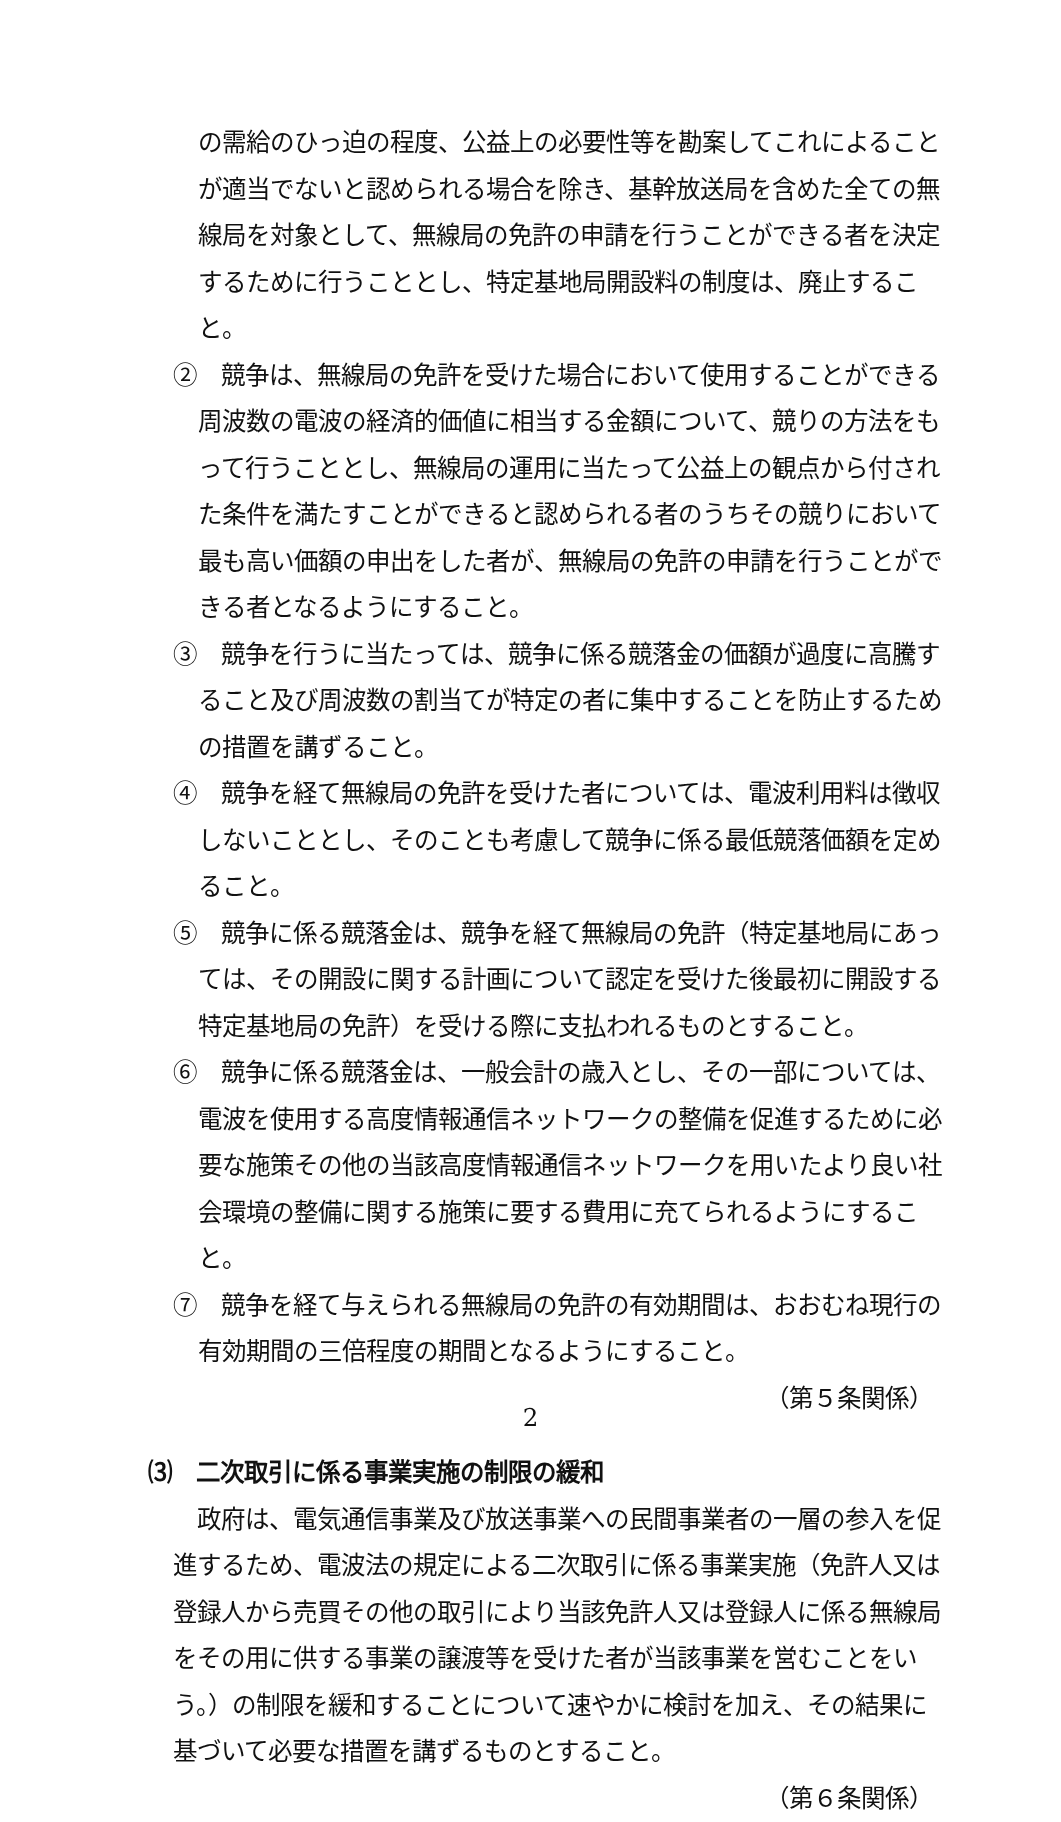の需給のひっ迫の程度、公益上の必要性等を勘案してこれによることが適当でないと認められる場合を除き、基幹放送局を含めた全ての無線局を対象として、無線局の免許の申請を行うことができる者を決定するために行うこととし、特定基地局開設料の制度は、廃止すること。
②　競争は、無線局の免許を受けた場合において使用することができる周波数の電波の経済的価値に相当する金額について、競りの方法をもって行うこととし、無線局の運用に当たって公益上の観点から付された条件を満たすことができると認められる者のうちその競りにおいて最も高い価額の申出をした者が、無線局の免許の申請を行うことができる者となるようにすること。
③　競争を行うに当たっては、競争に係る競落金の価額が過度に高騰すること及び周波数の割当てが特定の者に集中することを防止するための措置を講ずること。
④　競争を経て無線局の免許を受けた者については、電波利用料は徴収しないこととし、そのことも考慮して競争に係る最低競落価額を定めること。
⑤　競争に係る競落金は、競争を経て無線局の免許（特定基地局にあっては、その開設に関する計画について認定を受けた後最初に開設する特定基地局の免許）を受ける際に支払われるものとすること。
⑥　競争に係る競落金は、一般会計の歳入とし、その一部については、電波を使用する高度情報通信ネットワークの整備を促進するために必要な施策その他の当該高度情報通信ネットワークを用いたより良い社会環境の整備に関する施策に要する費用に充てられるようにすること。
⑦　競争を経て与えられる無線局の免許の有効期間は、おおむね現行の有効期間の三倍程度の期間となるようにすること。
（第５条関係）
⑶　二次取引に係る事業実施の制限の緩和
　政府は、電気通信事業及び放送事業への民間事業者の一層の参入を促進するため、電波法の規定による二次取引に係る事業実施（免許人又は登録人から売買その他の取引により当該免許人又は登録人に係る無線局をその用に供する事業の譲渡等を受けた者が当該事業を営むことをいう。）の制限を緩和することについて速やかに検討を加え、その結果に基づいて必要な措置を講ずるものとすること。
（第６条関係）
2